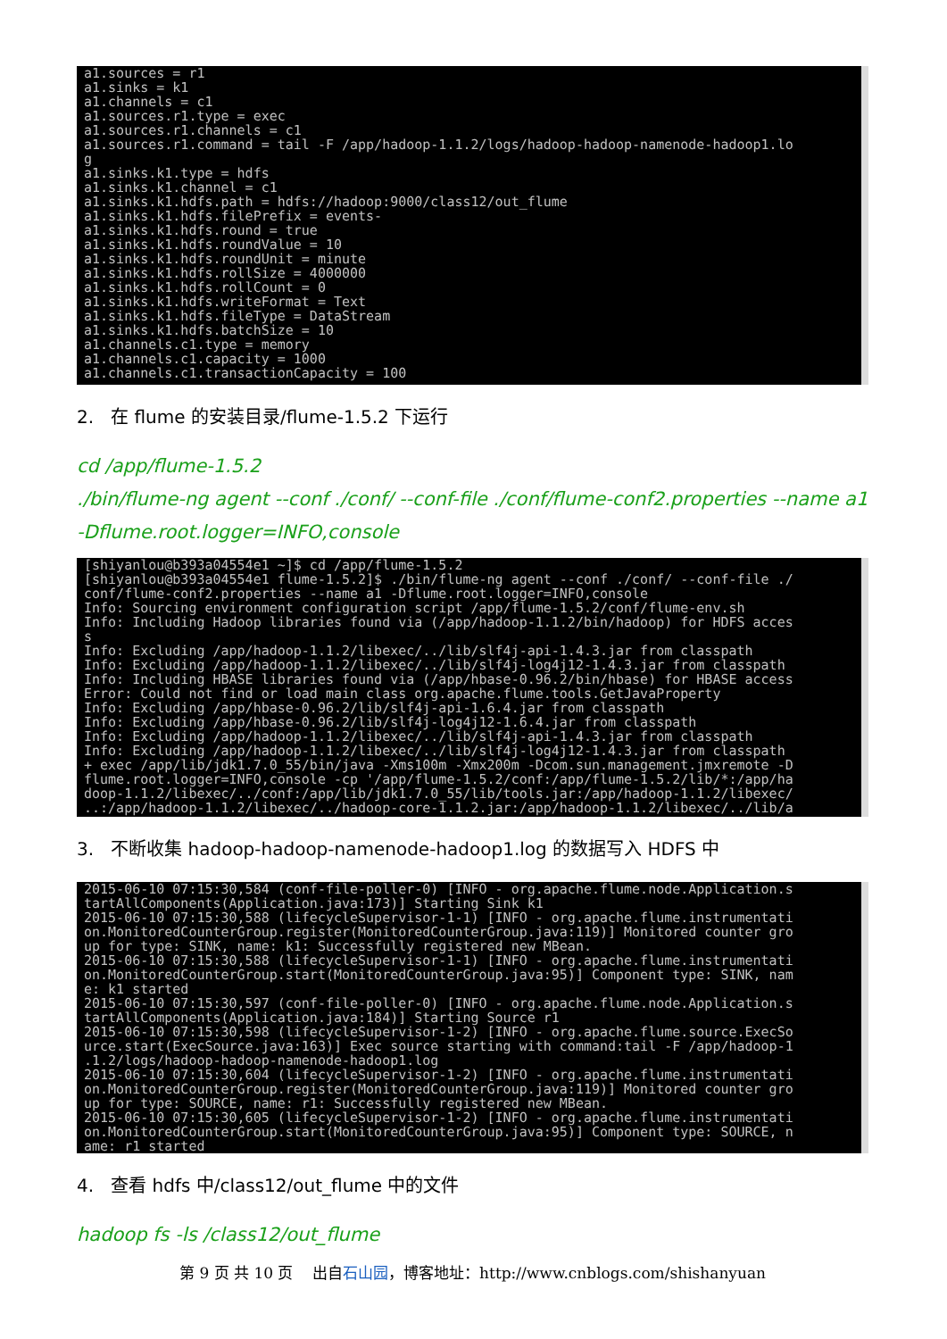a1.sources = r1 a1.sinks = k1 a1.channels = c1 a1.sources.r1.type = exec a1.sources.r1.channels = c1 a1.sources.r1.command = tail -F /app/hadoop-1.1.2/logs/hadoop-hadoop-namenode-hadoop1.lo g a1.sinks.k1.type = hdfs a1.sinks.k1.channel = c1 a1.sinks.k1.hdfs.path = hdfs://hadoop:9000/class12/out_flume a1.sinks.k1.hdfs.filePrefix = events- a1.sinks.k1.hdfs.round = true a1.sinks.k1.hdfs.roundValue = 10 a1.sinks.k1.hdfs.roundUnit = minute a1.sinks.k1.hdfs.rollSize = 4000000 a1.sinks.k1.hdfs.rollCount = 0 a1.sinks.k1.hdfs.writeFormat = Text a1.sinks.k1.hdfs.fileType = DataStream a1.sinks.k1.hdfs.batchSize = 10 a1.channels.c1.type = memory a1.channels.c1.capacity = 1000 a1.channels.c1.transactionCapacity = 100
2. 在 flume 的安装目录/flume-1.5.2 下运行
cd /app/flume-1.5.2
./bin/flume-ng agent --conf ./conf/ --conf-file ./conf/flume-conf2.properties --name a1 -Dflume.root.logger=INFO,console
[shiyanlou@b393a04554e1 ~]$ cd /app/flume-1.5.2 [shiyanlou@b393a04554e1 flume-1.5.2]$ ./bin/flume-ng agent --conf ./conf/ --conf-file ./ conf/flume-conf2.properties --name a1 -Dflume.root.logger=INFO,console Info: Sourcing environment configuration script /app/flume-1.5.2/conf/flume-env.sh Info: Including Hadoop libraries found via (/app/hadoop-1.1.2/bin/hadoop) for HDFS acces s Info: Excluding /app/hadoop-1.1.2/libexec/../lib/slf4j-api-1.4.3.jar from classpath Info: Excluding /app/hadoop-1.1.2/libexec/../lib/slf4j-log4j12-1.4.3.jar from classpath Info: Including HBASE libraries found via (/app/hbase-0.96.2/bin/hbase) for HBASE access Error: Could not find or load main class org.apache.flume.tools.GetJavaProperty Info: Excluding /app/hbase-0.96.2/lib/slf4j-api-1.6.4.jar from classpath Info: Excluding /app/hbase-0.96.2/lib/slf4j-log4j12-1.6.4.jar from classpath Info: Excluding /app/hadoop-1.1.2/libexec/../lib/slf4j-api-1.4.3.jar from classpath Info: Excluding /app/hadoop-1.1.2/libexec/../lib/slf4j-log4j12-1.4.3.jar from classpath + exec /app/lib/jdk1.7.0_55/bin/java -Xms100m -Xmx200m -Dcom.sun.management.jmxremote -D flume.root.logger=INFO,console -cp '/app/flume-1.5.2/conf:/app/flume-1.5.2/lib/*:/app/ha doop-1.1.2/libexec/../conf:/app/lib/jdk1.7.0_55/lib/tools.jar:/app/hadoop-1.1.2/libexec/ ..:/app/hadoop-1.1.2/libexec/../hadoop-core-1.1.2.jar:/app/hadoop-1.1.2/libexec/../lib/a
3. 不断收集 hadoop-hadoop-namenode-hadoop1.log 的数据写入 HDFS 中
2015-06-10 07:15:30,584 (conf-file-poller-0) [INFO - org.apache.flume.node.Application.s tartAllComponents(Application.java:173)] Starting Sink k1 2015-06-10 07:15:30,588 (lifecycleSupervisor-1-1) [INFO - org.apache.flume.instrumentati on.MonitoredCounterGroup.register(MonitoredCounterGroup.java:119)] Monitored counter gro up for type: SINK, name: k1: Successfully registered new MBean. 2015-06-10 07:15:30,588 (lifecycleSupervisor-1-1) [INFO - org.apache.flume.instrumentati on.MonitoredCounterGroup.start(MonitoredCounterGroup.java:95)] Component type: SINK, nam e: k1 started 2015-06-10 07:15:30,597 (conf-file-poller-0) [INFO - org.apache.flume.node.Application.s tartAllComponents(Application.java:184)] Starting Source r1 2015-06-10 07:15:30,598 (lifecycleSupervisor-1-2) [INFO - org.apache.flume.source.ExecSo urce.start(ExecSource.java:163)] Exec source starting with command:tail -F /app/hadoop-1 .1.2/logs/hadoop-hadoop-namenode-hadoop1.log 2015-06-10 07:15:30,604 (lifecycleSupervisor-1-2) [INFO - org.apache.flume.instrumentati on.MonitoredCounterGroup.register(MonitoredCounterGroup.java:119)] Monitored counter gro up for type: SOURCE, name: r1: Successfully registered new MBean. 2015-06-10 07:15:30,605 (lifecycleSupervisor-1-2) [INFO - org.apache.flume.instrumentati on.MonitoredCounterGroup.start(MonitoredCounterGroup.java:95)] Component type: SOURCE, n ame: r1 started
4. 查看 hdfs 中/class12/out_flume 中的文件
hadoop fs -ls /class12/out_flume
第 9 页 共 10 页 出自石山园，博客地址：http://www.cnblogs.com/shishanyuan